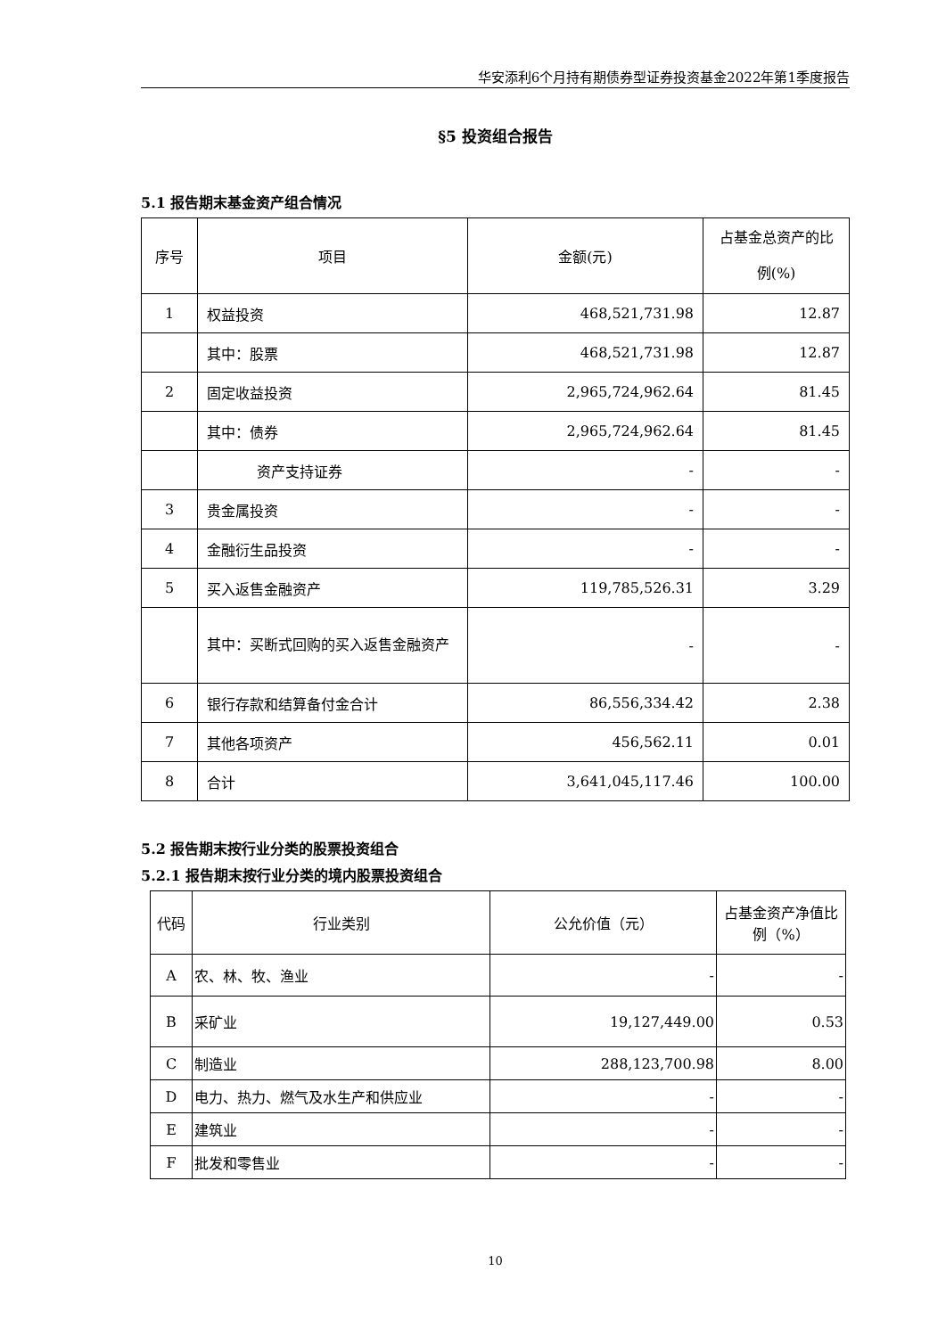华安添利6个月持有期债券型证券投资基金2022年第1季度报告
§5 投资组合报告
5.1 报告期末基金资产组合情况
| 序号 | 项目 | 金额(元) | 占基金总资产的比例(%) |
| 1 | 权益投资 | 468,521,731.98 | 12.87 |
| | 其中：股票 | 468,521,731.98 | 12.87 |
| 2 | 固定收益投资 | 2,965,724,962.64 | 81.45 |
| | 其中：债券 | 2,965,724,962.64 | 81.45 |
| | 资产支持证券 | - | - |
| 3 | 贵金属投资 | - | - |
| 4 | 金融衍生品投资 | - | - |
| 5 | 买入返售金融资产 | 119,785,526.31 | 3.29 |
| | 其中：买断式回购的买入返售金融资产 | - | - |
| 6 | 银行存款和结算备付金合计 | 86,556,334.42 | 2.38 |
| 7 | 其他各项资产 | 456,562.11 | 0.01 |
| 8 | 合计 | 3,641,045,117.46 | 100.00 |
5.2 报告期末按行业分类的股票投资组合
5.2.1 报告期末按行业分类的境内股票投资组合
| 代码 | 行业类别 | 公允价值（元） | 占基金资产净值比例（%） |
| A | 农、林、牧、渔业 | - | - |
| B | 采矿业 | 19,127,449.00 | 0.53 |
| C | 制造业 | 288,123,700.98 | 8.00 |
| D | 电力、热力、燃气及水生产和供应业 | - | - |
| E | 建筑业 | - | - |
| F | 批发和零售业 | - | - |
10